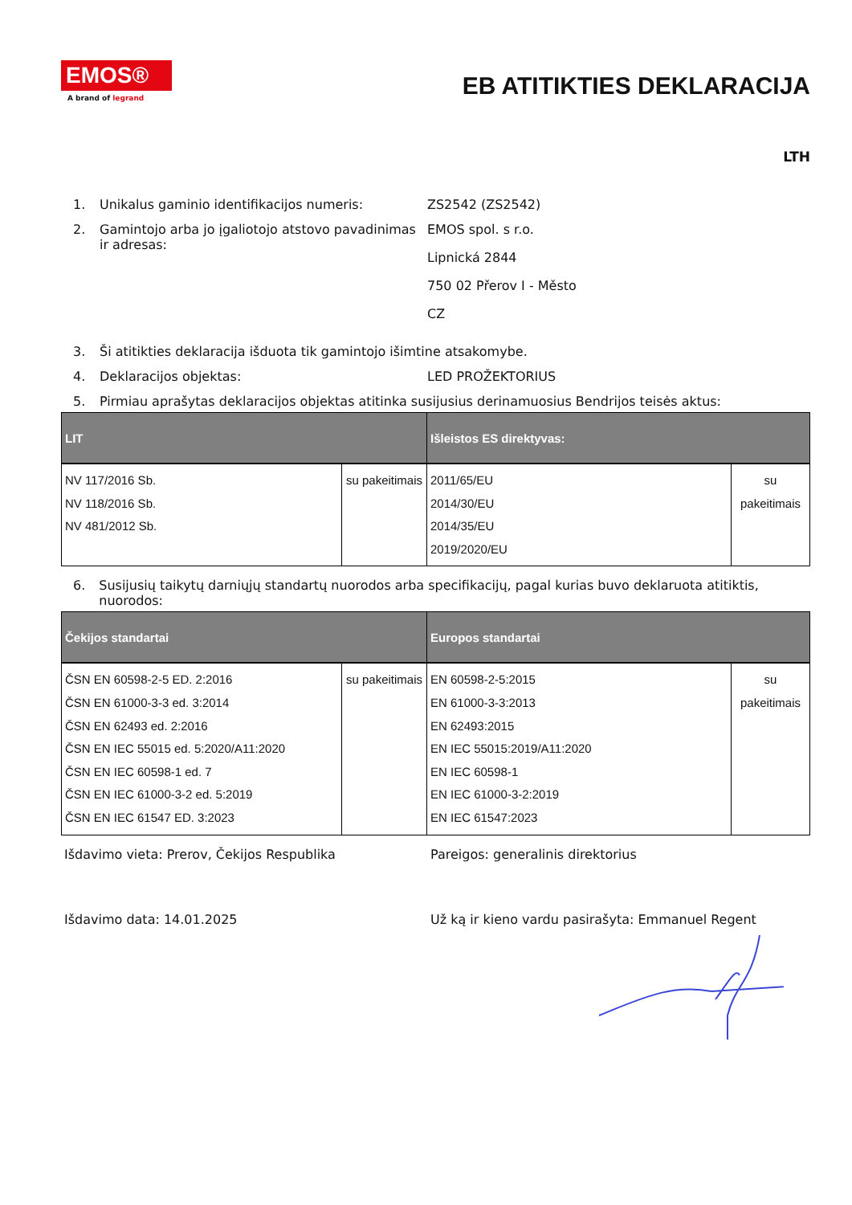EMOS®
A brand of legrand
EB ATITIKTIES DEKLARACIJA
LTH
1. Unikalus gaminio identifikacijos numeris: ZS2542 (ZS2542)
2. Gamintojo arba jo įgaliotojo atstovo pavadinimas ir adresas:
EMOS spol. s r.o.
Lipnická 2844
750 02 Přerov I - Město
CZ
3. Ši atitikties deklaracija išduota tik gamintojo išimtine atsakomybe.
4. Deklaracijos objektas: LED PROŽEKTORIUS
5. Pirmiau aprašytas deklaracijos objektas atitinka susijusius derinamuosius Bendrijos teisės aktus:
| LIT | | Išleistos ES direktyvas: | |
| --- | --- | --- | --- |
| NV 117/2016 Sb. NV 118/2016 Sb. NV 481/2012 Sb. | su pakeitimais | 2011/65/EU 2014/30/EU 2014/35/EU 2019/2020/EU | su pakeitimais |
6. Susijusių taikytų darniųjų standartų nuorodos arba specifikacijų, pagal kurias buvo deklaruota atitiktis, nuorodos:
| Čekijos standartai | | Europos standartai | |
| --- | --- | --- | --- |
| ČSN EN 60598-2-5 ED. 2:2016 ČSN EN 61000-3-3 ed. 3:2014 ČSN EN 62493 ed. 2:2016 ČSN EN IEC 55015 ed. 5:2020/A11:2020 ČSN EN IEC 60598-1 ed. 7 ČSN EN IEC 61000-3-2 ed. 5:2019 ČSN EN IEC 61547 ED. 3:2023 | su pakeitimais | EN 60598-2-5:2015 EN 61000-3-3:2013 EN 62493:2015 EN IEC 55015:2019/A11:2020 EN IEC 60598-1 EN IEC 61000-3-2:2019 EN IEC 61547:2023 | su pakeitimais |
Išdavimo vieta: Prerov, Čekijos Respublika Pareigos: generalinis direktorius
Išdavimo data: 14.01.2025 Už ką ir kieno vardu pasirašyta: Emmanuel Regent